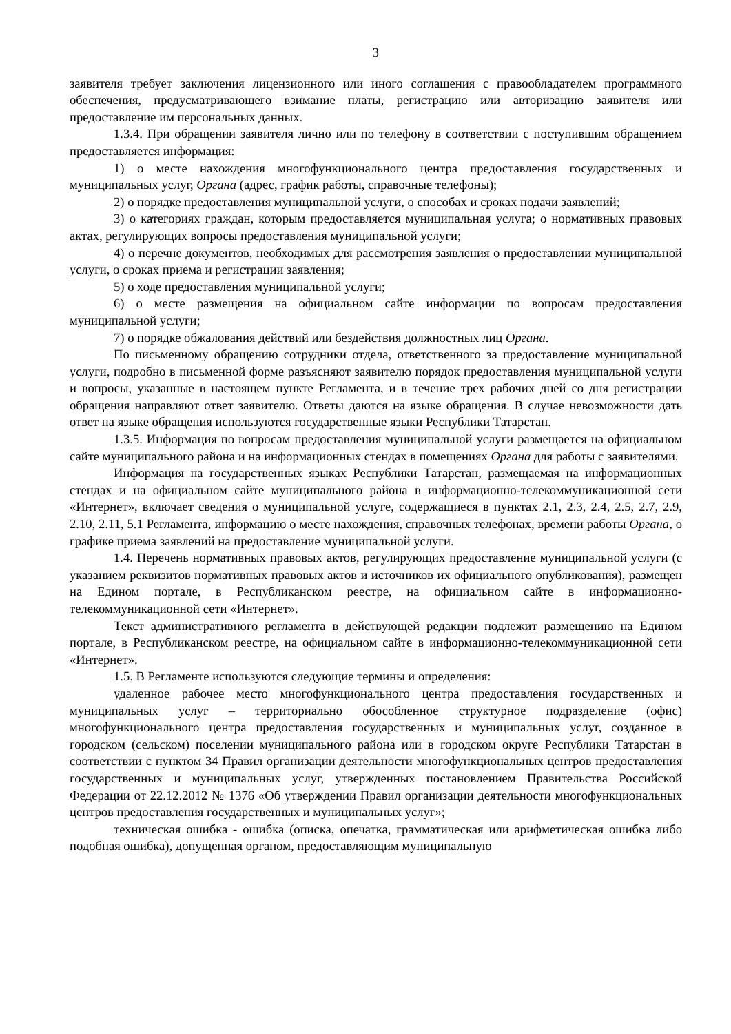3
заявителя требует заключения лицензионного или иного соглашения с правообладателем программного обеспечения, предусматривающего взимание платы, регистрацию или авторизацию заявителя или предоставление им персональных данных.
1.3.4. При обращении заявителя лично или по телефону в соответствии с поступившим обращением предоставляется информация:
1) о месте нахождения многофункционального центра предоставления государственных и муниципальных услуг, Органа (адрес, график работы, справочные телефоны);
2) о порядке предоставления муниципальной услуги, о способах и сроках подачи заявлений;
3) о категориях граждан, которым предоставляется муниципальная услуга; о нормативных правовых актах, регулирующих вопросы предоставления муниципальной услуги;
4) о перечне документов, необходимых для рассмотрения заявления о предоставлении муниципальной услуги, о сроках приема и регистрации заявления;
5) о ходе предоставления муниципальной услуги;
6) о месте размещения на официальном сайте информации по вопросам предоставления муниципальной услуги;
7) о порядке обжалования действий или бездействия должностных лиц Органа.
По письменному обращению сотрудники отдела, ответственного за предоставление муниципальной услуги, подробно в письменной форме разъясняют заявителю порядок предоставления муниципальной услуги и вопросы, указанные в настоящем пункте Регламента, и в течение трех рабочих дней со дня регистрации обращения направляют ответ заявителю. Ответы даются на языке обращения. В случае невозможности дать ответ на языке обращения используются государственные языки Республики Татарстан.
1.3.5. Информация по вопросам предоставления муниципальной услуги размещается на официальном сайте муниципального района и на информационных стендах в помещениях Органа для работы с заявителями.
Информация на государственных языках Республики Татарстан, размещаемая на информационных стендах и на официальном сайте муниципального района в информационно-телекоммуникационной сети «Интернет», включает сведения о муниципальной услуге, содержащиеся в пунктах 2.1, 2.3, 2.4, 2.5, 2.7, 2.9, 2.10, 2.11, 5.1 Регламента, информацию о месте нахождения, справочных телефонах, времени работы Органа, о графике приема заявлений на предоставление муниципальной услуги.
1.4. Перечень нормативных правовых актов, регулирующих предоставление муниципальной услуги (с указанием реквизитов нормативных правовых актов и источников их официального опубликования), размещен на Едином портале, в Республиканском реестре, на официальном сайте в информационно-телекоммуникационной сети «Интернет».
Текст административного регламента в действующей редакции подлежит размещению на Едином портале, в Республиканском реестре, на официальном сайте в информационно-телекоммуникационной сети «Интернет».
1.5. В Регламенте используются следующие термины и определения:
удаленное рабочее место многофункционального центра предоставления государственных и муниципальных услуг – территориально обособленное структурное подразделение (офис) многофункционального центра предоставления государственных и муниципальных услуг, созданное в городском (сельском) поселении муниципального района или в городском округе Республики Татарстан в соответствии с пунктом 34 Правил организации деятельности многофункциональных центров предоставления государственных и муниципальных услуг, утвержденных постановлением Правительства Российской Федерации от 22.12.2012 № 1376 «Об утверждении Правил организации деятельности многофункциональных центров предоставления государственных и муниципальных услуг»;
техническая ошибка - ошибка (описка, опечатка, грамматическая или арифметическая ошибка либо подобная ошибка), допущенная органом, предоставляющим муниципальную